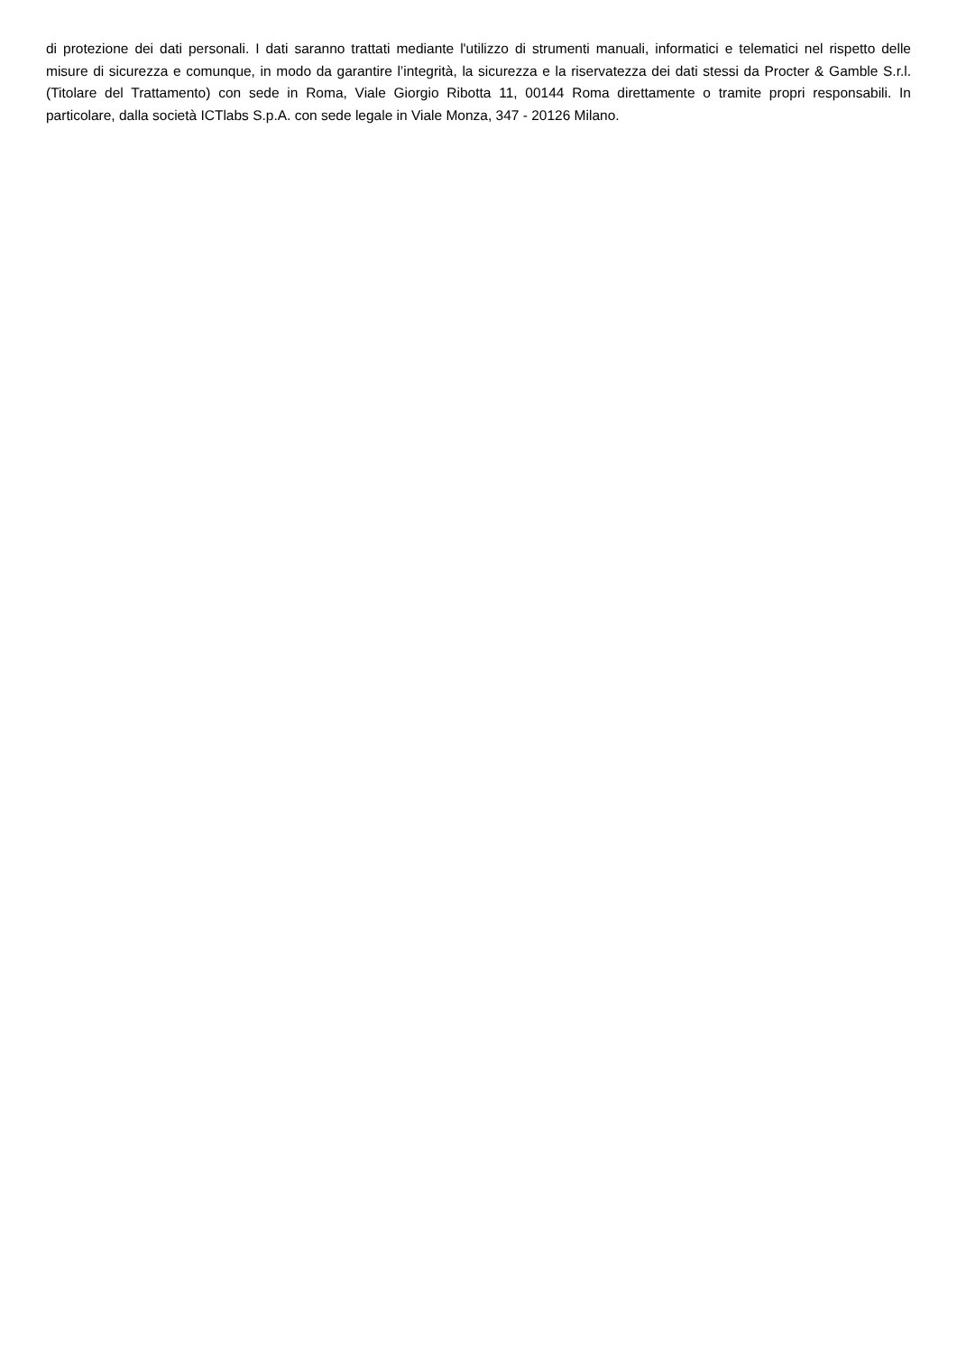di protezione dei dati personali. I dati saranno trattati mediante l'utilizzo di strumenti manuali, informatici e telematici nel rispetto delle misure di sicurezza e comunque, in modo da garantire l’integrità, la sicurezza e la riservatezza dei dati stessi da Procter & Gamble S.r.l. (Titolare del Trattamento) con sede in Roma, Viale Giorgio Ribotta 11, 00144 Roma direttamente o tramite propri responsabili. In particolare, dalla società ICTlabs S.p.A. con sede legale in Viale Monza, 347 - 20126 Milano.